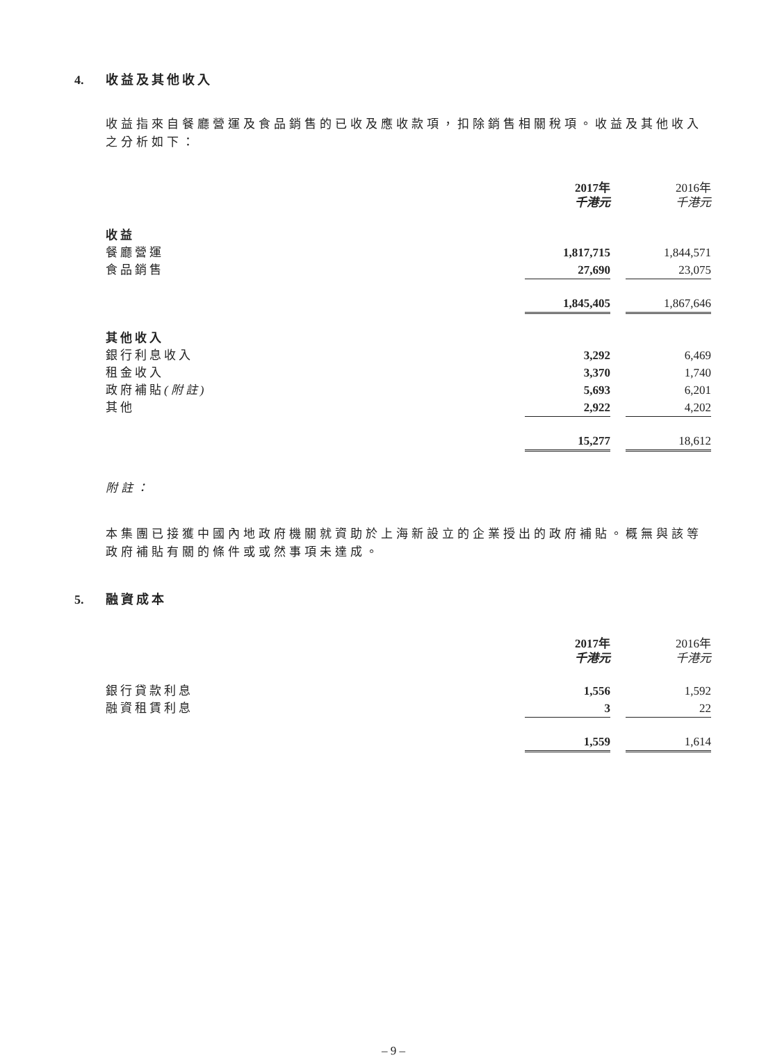4. 收益及其他收入
收益指來自餐廳營運及食品銷售的已收及應收款項，扣除銷售相關稅項。收益及其他收入之分析如下：
| | 2017年 千港元 | | 2016年 千港元 |
| 收益 | | | |
| 餐廳營運 | 1,817,715 | | 1,844,571 |
| 食品銷售 | 27,690 | | 23,075 |
| | 1,845,405 | | 1,867,646 |
| 其他收入 | | | |
| 銀行利息收入 | 3,292 | | 6,469 |
| 租金收入 | 3,370 | | 1,740 |
| 政府補貼 (附註) | 5,693 | | 6,201 |
| 其他 | 2,922 | | 4,202 |
| | 15,277 | | 18,612 |
附註：
本集團已接獲中國內地政府機關就資助於上海新設立的企業授出的政府補貼。概無與該等政府補貼有關的條件或或然事項未達成。
5. 融資成本
| | 2017年 千港元 | | 2016年 千港元 |
| 銀行貸款利息 | 1,556 | | 1,592 |
| 融資租賃利息 | 3 | | 22 |
| | 1,559 | | 1,614 |
– 9 –